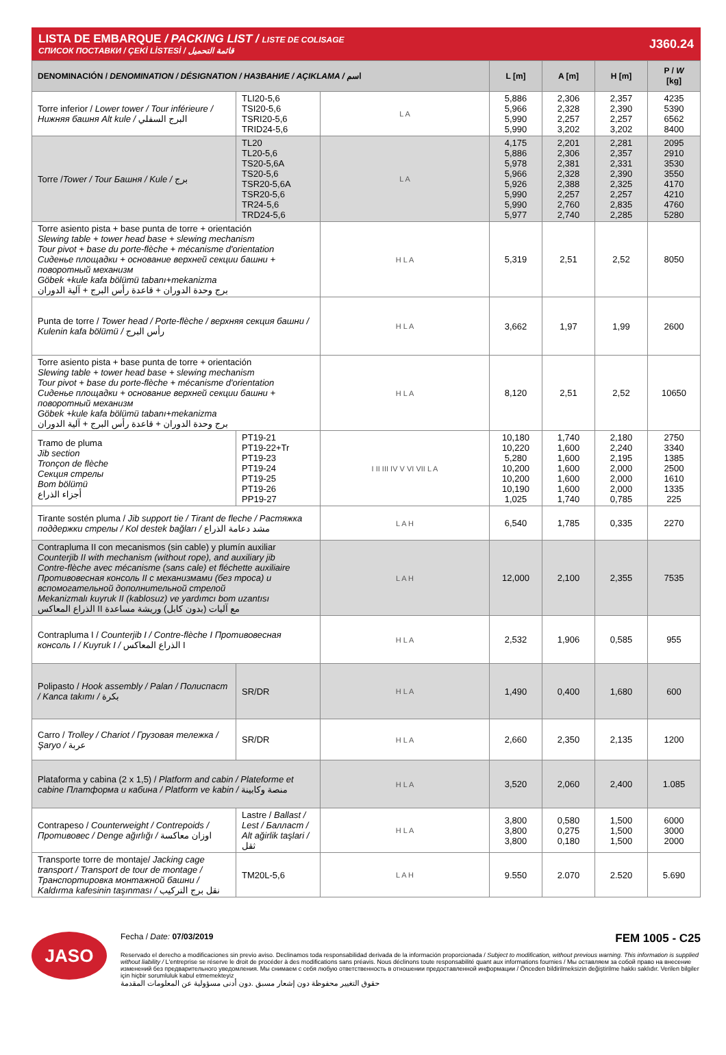LISTA DE EMBARQUE / PACKING LIST / LISTE DE COLISAGE
СПИСОК ПОСТАВКИ / ÇEKİ LİSTESİ / قائمة التحميل
J360.24
| DENOMINACIÓN / DENOMINATION / DÉSIGNATION / НАЗВАНИЕ / AÇIKLAMA / اسم | | | L [m] | A [m] | H [m] | P / W [kg] |
| --- | --- | --- | --- | --- | --- | --- |
| Torre inferior / Lower tower / Tour inférieure / Нижняя башня Alt kule / البرج السفلي | TLI20-5,6 TSI20-5,6 TSRI20-5,6 TRID24-5,6 | L A | 5,886 5,966 5,990 5,990 | 2,306 2,328 2,257 3,202 | 2,357 2,390 2,257 3,202 | 4235 5390 6562 8400 |
| Torre / Tower / Tour Башня / Kule / برج | TL20 TL20-5,6 TS20-5,6A TS20-5,6 TSR20-5,6A TSR20-5,6 TR24-5,6 TRD24-5,6 | L A | 4,175 5,886 5,978 5,966 5,926 5,990 5,990 5,977 | 2,201 2,306 2,381 2,328 2,388 2,257 2,760 2,740 | 2,281 2,357 2,331 2,390 2,325 2,257 2,835 2,285 | 2095 2910 3530 3550 4170 4210 4760 5280 |
| Torre asiento pista + base punta de torre + orientación Slewing table + tower head base + slewing mechanism Tour pivot + base du porte-flèche + mécanisme d'orientation Сиденье площадки + основание верхней секции башни + поворотный механизм Göbek +kule kafa bölümü tabanı+mekanizma برج وحدة الدوران + قاعدة رأس البرج + آلية الدوران | | H L A | 5,319 | 2,51 | 2,52 | 8050 |
| Punta de torre / Tower head / Porte-flèche / верхняя секция башни / Kulenin kafa bölümü / رأس البرج | | H L A | 3,662 | 1,97 | 1,99 | 2600 |
| Torre asiento pista + base punta de torre + orientación Slewing table + tower head base + slewing mechanism Tour pivot + base du porte-flèche + mécanisme d'orientation Сиденье площадки + основание верхней секции башни + поворотный механизм Göbek +kule kafa bölümü tabanı+mekanizma برج وحدة الدوران + قاعدة رأس البرج + آلية الدوران | | H L A | 8,120 | 2,51 | 2,52 | 10650 |
| Tramo de pluma Jib section Tronçon de flèche Секция стрелы Bom bölümü أجزاء الذراع | PT19-21 PT19-22+Tr PT19-23 PT19-24 PT19-25 PT19-26 PP19-27 | I II III IV V VI VII L A | 10,180 10,220 5,280 10,200 10,200 10,190 1,025 | 1,740 1,600 1,600 1,600 1,600 1,600 1,740 | 2,180 2,240 2,195 2,000 2,000 2,000 0,785 | 2750 3340 1385 2500 1610 1335 225 |
| Tirante sostén pluma / Jib support tie / Tirant de fleche / Растяжка поддержки стрелы / Kol destek bağları / مشد دعامة الذراع | | L A H | 6,540 | 1,785 | 0,335 | 2270 |
| Contrapluma II con mecanismos (sin cable) y plumín auxiliar Counterjib II with mechanism (without rope), and auxiliary jib Contre-flèche avec mécanisme (sans cale) et fléchette auxiliaire Противовесная консоль II с механизмами (без троса) и вспомогательной дополнительной стрелой Mekanizmalı kuyruk II (kablosuz) ve yardımcı bom uzantısı الذراع المعاكس II مع آليات (بدون كابل) وريشة مساعدة | | L A H | 12,000 | 2,100 | 2,355 | 7535 |
| Contrapluma I / Counterjib I / Contre-flèche I Противовесная консоль I / Kuyruk I / الذراع المعاكس I | | H L A | 2,532 | 1,906 | 0,585 | 955 |
| Polipasto / Hook assembly / Palan / Полиспаст / Kanca takımı / بكرة | SR/DR | H L A | 1,490 | 0,400 | 1,680 | 600 |
| Carro / Trolley / Chariot / Грузовая тележка / Şaryo / عربة | SR/DR | H L A | 2,660 | 2,350 | 2,135 | 1200 |
| Plataforma y cabina (2 x 1,5) / Platform and cabin / Plateforme et cabine Платформа и кабина / Platform ve kabin / منصة وكابينة | | H L A | 3,520 | 2,060 | 2,400 | 1.085 |
| Contrapeso / Counterweight / Contrepoids / Противовес / Denge ağırlığı / اوزان معاكسة | Lastre / Ballast / Lest / Балласт / Alt ağirlik taşlari / ثقل | H L A | 3,800 3,800 3,800 | 0,580 0,275 0,180 | 1,500 1,500 1,500 | 6000 3000 2000 |
| Transporte torre de montaje/ Jacking cage transport / Transport de tour de montage / Транспортировка монтажной башни / Kaldırma kafesinin taşınması / نقل برج التركيب | TM20L-5,6 | L A H | 9.550 | 2.070 | 2.520 | 5.690 |
JASO
Fecha / Date: 07/03/2019 FEM 1005 - C25
Reservado el derecho a modificaciones sin previo aviso. Declinamos toda responsabilidad derivada de la información proporcionada / Subject to modification, without previous warning. This information is supplied without liability / L'entreprise se réserve le droit de procéder à des modifications sans préavis. Nous déclinons toute responsabilité quant aux informations fournies / Мы оставляем за собой право на внесение изменений без предварительного уведомления. Мы снимаем с себя любую ответственность в отношении предоставленной информации / Önceden bildirilmeksizin değiştirilme hakkı saklıdır. Verilen bilgiler için hiçbir sorumluluk kabul etmemekteyiz
حقوق التغيير محفوظة دون إشعار مسبق .دون أدنى مسؤولية عن المعلومات المقدمة